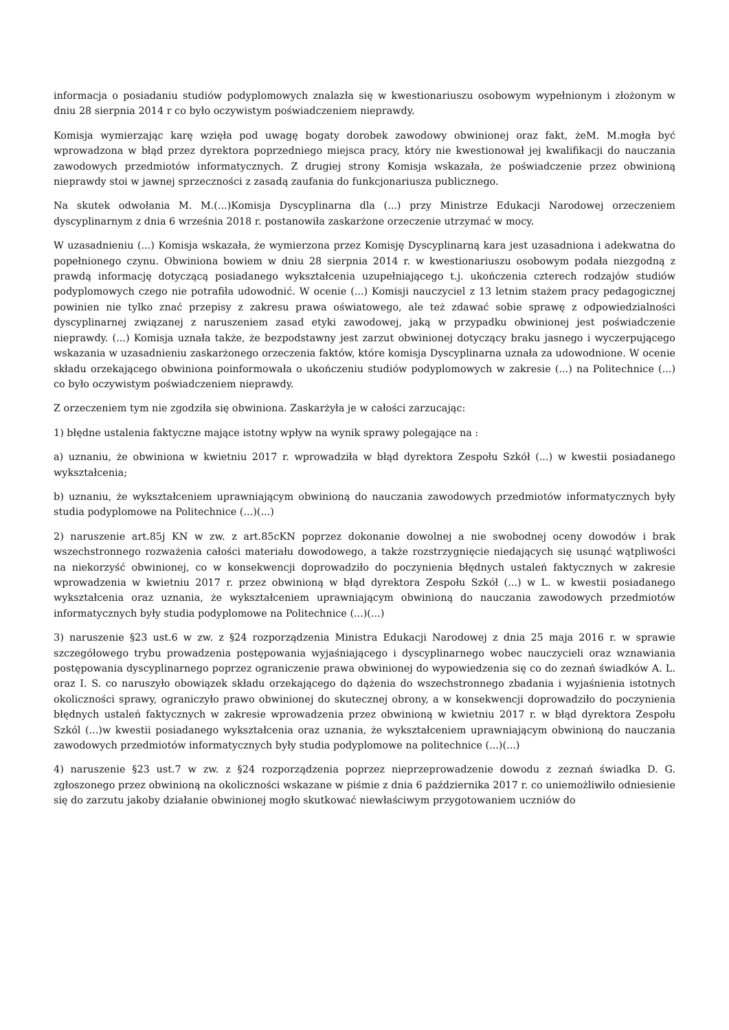informacja o posiadaniu studiów podyplomowych znalazła się w kwestionariuszu osobowym wypełnionym i złożonym w dniu 28 sierpnia 2014 r co było oczywistym poświadczeniem nieprawdy.
Komisja wymierzając karę wzięła pod uwagę bogaty dorobek zawodowy obwinionej oraz fakt, żeM. M.mogła być wprowadzona w błąd przez dyrektora poprzedniego miejsca pracy, który nie kwestionował jej kwalifikacji do nauczania zawodowych przedmiotów informatycznych. Z drugiej strony Komisja wskazała, że poświadczenie przez obwinioną nieprawdy stoi w jawnej sprzeczności z zasadą zaufania do funkcjonariusza publicznego.
Na skutek odwołania M. M.(...)Komisja Dyscyplinarna dla (...) przy Ministrze Edukacji Narodowej orzeczeniem dyscyplinarnym z dnia 6 września 2018 r. postanowiła zaskarżone orzeczenie utrzymać w mocy.
W uzasadnieniu (...) Komisja wskazała, że wymierzona przez Komisję Dyscyplinarną kara jest uzasadniona i adekwatna do popełnionego czynu. Obwiniona bowiem w dniu 28 sierpnia 2014 r. w kwestionariuszu osobowym podała niezgodną z prawdą informację dotyczącą posiadanego wykształcenia uzupełniającego t.j. ukończenia czterech rodzajów studiów podyplomowych czego nie potrafiła udowodnić. W ocenie (...) Komisji nauczyciel z 13 letnim stażem pracy pedagogicznej powinien nie tylko znać przepisy z zakresu prawa oświatowego, ale też zdawać sobie sprawę z odpowiedzialności dyscyplinarnej związanej z naruszeniem zasad etyki zawodowej, jaką w przypadku obwinionej jest poświadczenie nieprawdy. (...) Komisja uznała także, że bezpodstawny jest zarzut obwinionej dotyczący braku jasnego i wyczerpującego wskazania w uzasadnieniu zaskarżonego orzeczenia faktów, które komisja Dyscyplinarna uznała za udowodnione. W ocenie składu orzekającego obwiniona poinformowała o ukończeniu studiów podyplomowych w zakresie (...) na Politechnice (...) co było oczywistym poświadczeniem nieprawdy.
Z orzeczeniem tym nie zgodziła się obwiniona. Zaskarżyła je w całości zarzucając:
1) błędne ustalenia faktyczne mające istotny wpływ na wynik sprawy polegające na :
a) uznaniu, że obwiniona w kwietniu 2017 r. wprowadziła w błąd dyrektora Zespołu Szkół (...) w kwestii posiadanego wykształcenia;
b) uznaniu, że wykształceniem uprawniającym obwinioną do nauczania zawodowych przedmiotów informatycznych były studia podyplomowe na Politechnice (...)(...)
2) naruszenie art.85j KN w zw. z art.85cKN poprzez dokonanie dowolnej a nie swobodnej oceny dowodów i brak wszechstronnego rozważenia całości materiału dowodowego, a także rozstrzygnięcie niedających się usunąć wątpliwości na niekorzyść obwinionej, co w konsekwencji doprowadziło do poczynienia błędnych ustaleń faktycznych w zakresie wprowadzenia w kwietniu 2017 r. przez obwinioną w błąd dyrektora Zespołu Szkół (...) w L. w kwestii posiadanego wykształcenia oraz uznania, że wykształceniem uprawniającym obwinioną do nauczania zawodowych przedmiotów informatycznych były studia podyplomowe na Politechnice (...)(...)
3) naruszenie §23 ust.6 w zw. z §24 rozporządzenia Ministra Edukacji Narodowej z dnia 25 maja 2016 r. w sprawie szczegółowego trybu prowadzenia postępowania wyjaśniającego i dyscyplinarnego wobec nauczycieli oraz wznawiania postępowania dyscyplinarnego poprzez ograniczenie prawa obwinionej do wypowiedzenia się co do zeznań świadków A. L. oraz I. S. co naruszyło obowiązek składu orzekającego do dążenia do wszechstronnego zbadania i wyjaśnienia istotnych okoliczności sprawy, ograniczyło prawo obwinionej do skutecznej obrony, a w konsekwencji doprowadziło do poczynienia błędnych ustaleń faktycznych w zakresie wprowadzenia przez obwinioną w kwietniu 2017 r. w błąd dyrektora Zespołu Szkól (...)w kwestii posiadanego wykształcenia oraz uznania, że wykształceniem uprawniającym obwinioną do nauczania zawodowych przedmiotów informatycznych były studia podyplomowe na politechnice (...)(...)
4) naruszenie §23 ust.7 w zw. z §24 rozporządzenia poprzez nieprzeprowadzenie dowodu z zeznań świadka D. G. zgłoszonego przez obwinioną na okoliczności wskazane w piśmie z dnia 6 października 2017 r. co uniemożliwiło odniesienie się do zarzutu jakoby działanie obwinionej mogło skutkować niewłaściwym przygotowaniem uczniów do